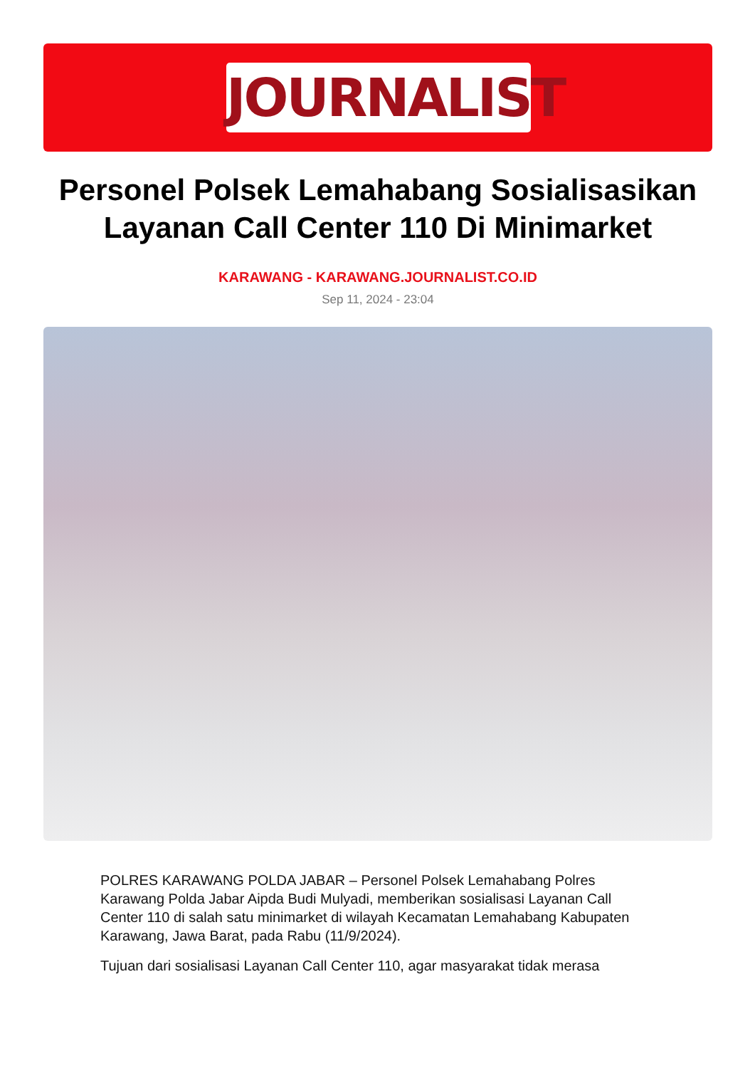JOURNALIST
Personel Polsek Lemahabang Sosialisasikan Layanan Call Center 110 Di Minimarket
KARAWANG - KARAWANG.JOURNALIST.CO.ID
Sep 11, 2024 - 23:04
POLRES KARAWANG POLDA JABAR – Personel Polsek Lemahabang Polres Karawang Polda Jabar Aipda Budi Mulyadi, memberikan sosialisasi Layanan Call Center 110 di salah satu minimarket di wilayah Kecamatan Lemahabang Kabupaten Karawang, Jawa Barat, pada Rabu (11/9/2024).
Tujuan dari sosialisasi Layanan Call Center 110, agar masyarakat tidak merasa